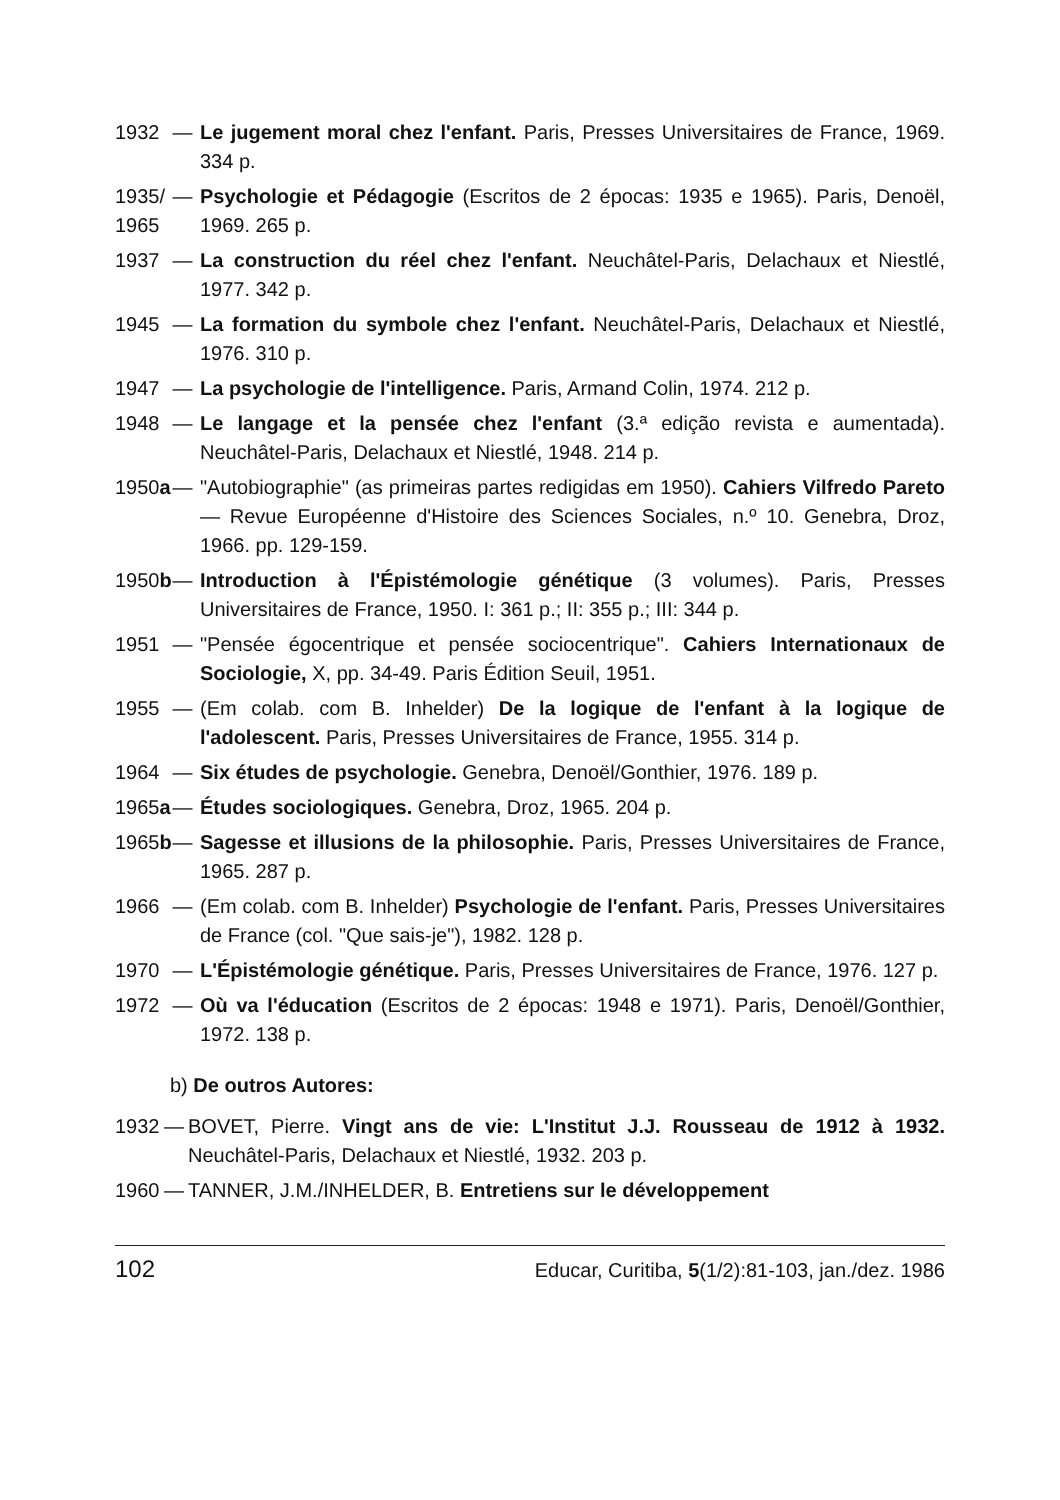1932 — Le jugement moral chez l'enfant. Paris, Presses Universitaires de France, 1969. 334 p.
1935/ 1965 — Psychologie et Pédagogie (Escritos de 2 épocas: 1935 e 1965). Paris, Denoël, 1969. 265 p.
1937 — La construction du réel chez l'enfant. Neuchâtel-Paris, Delachaux et Niestlé, 1977. 342 p.
1945 — La formation du symbole chez l'enfant. Neuchâtel-Paris, Delachaux et Niestlé, 1976. 310 p.
1947 — La psychologie de l'intelligence. Paris, Armand Colin, 1974. 212 p.
1948 — Le langage et la pensée chez l'enfant (3.ª edição revista e aumentada). Neuchâtel-Paris, Delachaux et Niestlé, 1948. 214 p.
1950a — "Autobiographie" (as primeiras partes redigidas em 1950). Cahiers Vilfredo Pareto — Revue Européenne d'Histoire des Sciences Sociales, n.º 10. Genebra, Droz, 1966. pp. 129-159.
1950b — Introduction à l'Épistémologie génétique (3 volumes). Paris, Presses Universitaires de France, 1950. I: 361 p.; II: 355 p.; III: 344 p.
1951 — "Pensée égocentrique et pensée sociocentrique". Cahiers Internationaux de Sociologie, X, pp. 34-49. Paris Édition Seuil, 1951.
1955 — (Em colab. com B. Inhelder) De la logique de l'enfant à la logique de l'adolescent. Paris, Presses Universitaires de France, 1955. 314 p.
1964 — Six études de psychologie. Genebra, Denoël/Gonthier, 1976. 189 p.
1965a — Études sociologiques. Genebra, Droz, 1965. 204 p.
1965b — Sagesse et illusions de la philosophie. Paris, Presses Universitaires de France, 1965. 287 p.
1966 — (Em colab. com B. Inhelder) Psychologie de l'enfant. Paris, Presses Universitaires de France (col. "Que sais-je"), 1982. 128 p.
1970 — L'Épistémologie génétique. Paris, Presses Universitaires de France, 1976. 127 p.
1972 — Où va l'éducation (Escritos de 2 épocas: 1948 e 1971). Paris, Denoël/Gonthier, 1972. 138 p.
b) De outros Autores:
1932 — BOVET, Pierre. Vingt ans de vie: L'Institut J.J. Rousseau de 1912 à 1932. Neuchâtel-Paris, Delachaux et Niestlé, 1932. 203 p.
1960 — TANNER, J.M./INHELDER, B. Entretiens sur le développement
102 Educar, Curitiba, 5(1/2):81-103, jan./dez. 1986